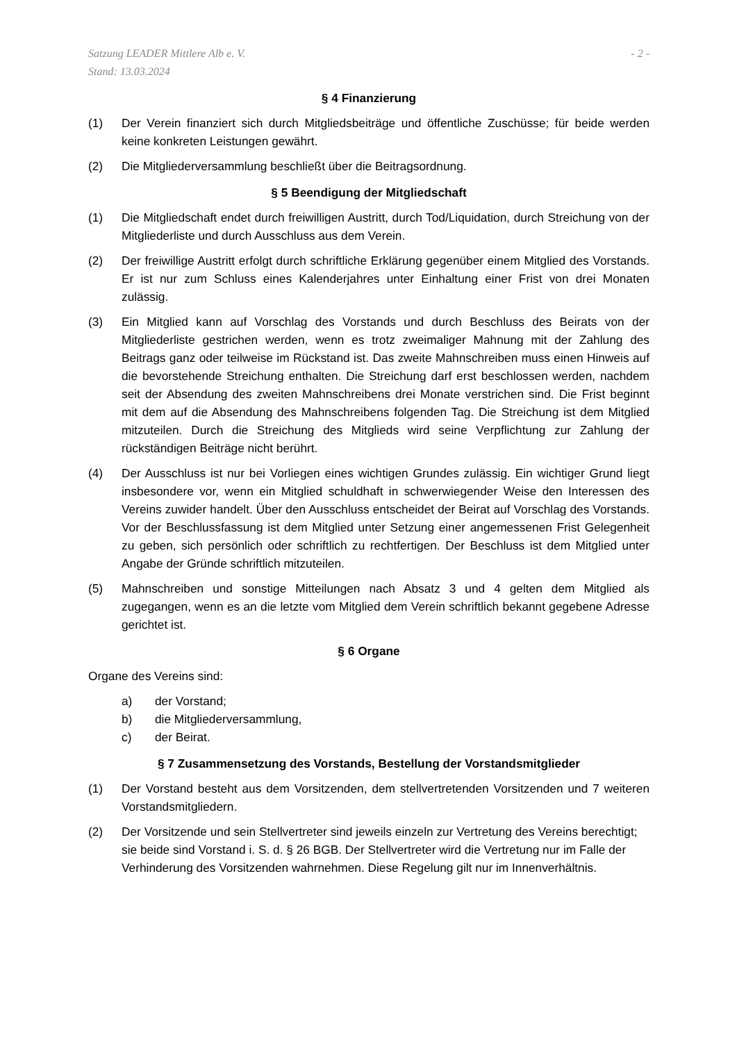Satzung LEADER Mittlere Alb e. V.
Stand: 13.03.2024
- 2 -
§ 4 Finanzierung
(1) Der Verein finanziert sich durch Mitgliedsbeiträge und öffentliche Zuschüsse; für beide werden keine konkreten Leistungen gewährt.
(2) Die Mitgliederversammlung beschließt über die Beitragsordnung.
§ 5 Beendigung der Mitgliedschaft
(1) Die Mitgliedschaft endet durch freiwilligen Austritt, durch Tod/Liquidation, durch Streichung von der Mitgliederliste und durch Ausschluss aus dem Verein.
(2) Der freiwillige Austritt erfolgt durch schriftliche Erklärung gegenüber einem Mitglied des Vorstands. Er ist nur zum Schluss eines Kalenderjahres unter Einhaltung einer Frist von drei Monaten zulässig.
(3) Ein Mitglied kann auf Vorschlag des Vorstands und durch Beschluss des Beirats von der Mitgliederliste gestrichen werden, wenn es trotz zweimaliger Mahnung mit der Zahlung des Beitrags ganz oder teilweise im Rückstand ist. Das zweite Mahnschreiben muss einen Hinweis auf die bevorstehende Streichung enthalten. Die Streichung darf erst beschlossen werden, nachdem seit der Absendung des zweiten Mahnschreibens drei Monate verstrichen sind. Die Frist beginnt mit dem auf die Absendung des Mahnschreibens folgenden Tag. Die Streichung ist dem Mitglied mitzuteilen. Durch die Streichung des Mitglieds wird seine Verpflichtung zur Zahlung der rückständigen Beiträge nicht berührt.
(4) Der Ausschluss ist nur bei Vorliegen eines wichtigen Grundes zulässig. Ein wichtiger Grund liegt insbesondere vor, wenn ein Mitglied schuldhaft in schwerwiegender Weise den Interessen des Vereins zuwider handelt. Über den Ausschluss entscheidet der Beirat auf Vorschlag des Vorstands. Vor der Beschlussfassung ist dem Mitglied unter Setzung einer angemessenen Frist Gelegenheit zu geben, sich persönlich oder schriftlich zu rechtfertigen. Der Beschluss ist dem Mitglied unter Angabe der Gründe schriftlich mitzuteilen.
(5) Mahnschreiben und sonstige Mitteilungen nach Absatz 3 und 4 gelten dem Mitglied als zugegangen, wenn es an die letzte vom Mitglied dem Verein schriftlich bekannt gegebene Adresse gerichtet ist.
§ 6 Organe
Organe des Vereins sind:
a) der Vorstand;
b) die Mitgliederversammlung,
c) der Beirat.
§ 7 Zusammensetzung des Vorstands, Bestellung der Vorstandsmitglieder
(1) Der Vorstand besteht aus dem Vorsitzenden, dem stellvertretenden Vorsitzenden und 7 weiteren Vorstandsmitgliedern.
(2) Der Vorsitzende und sein Stellvertreter sind jeweils einzeln zur Vertretung des Vereins berechtigt; sie beide sind Vorstand i. S. d. § 26 BGB. Der Stellvertreter wird die Vertretung nur im Falle der Verhinderung des Vorsitzenden wahrnehmen. Diese Regelung gilt nur im Innenverhältnis.